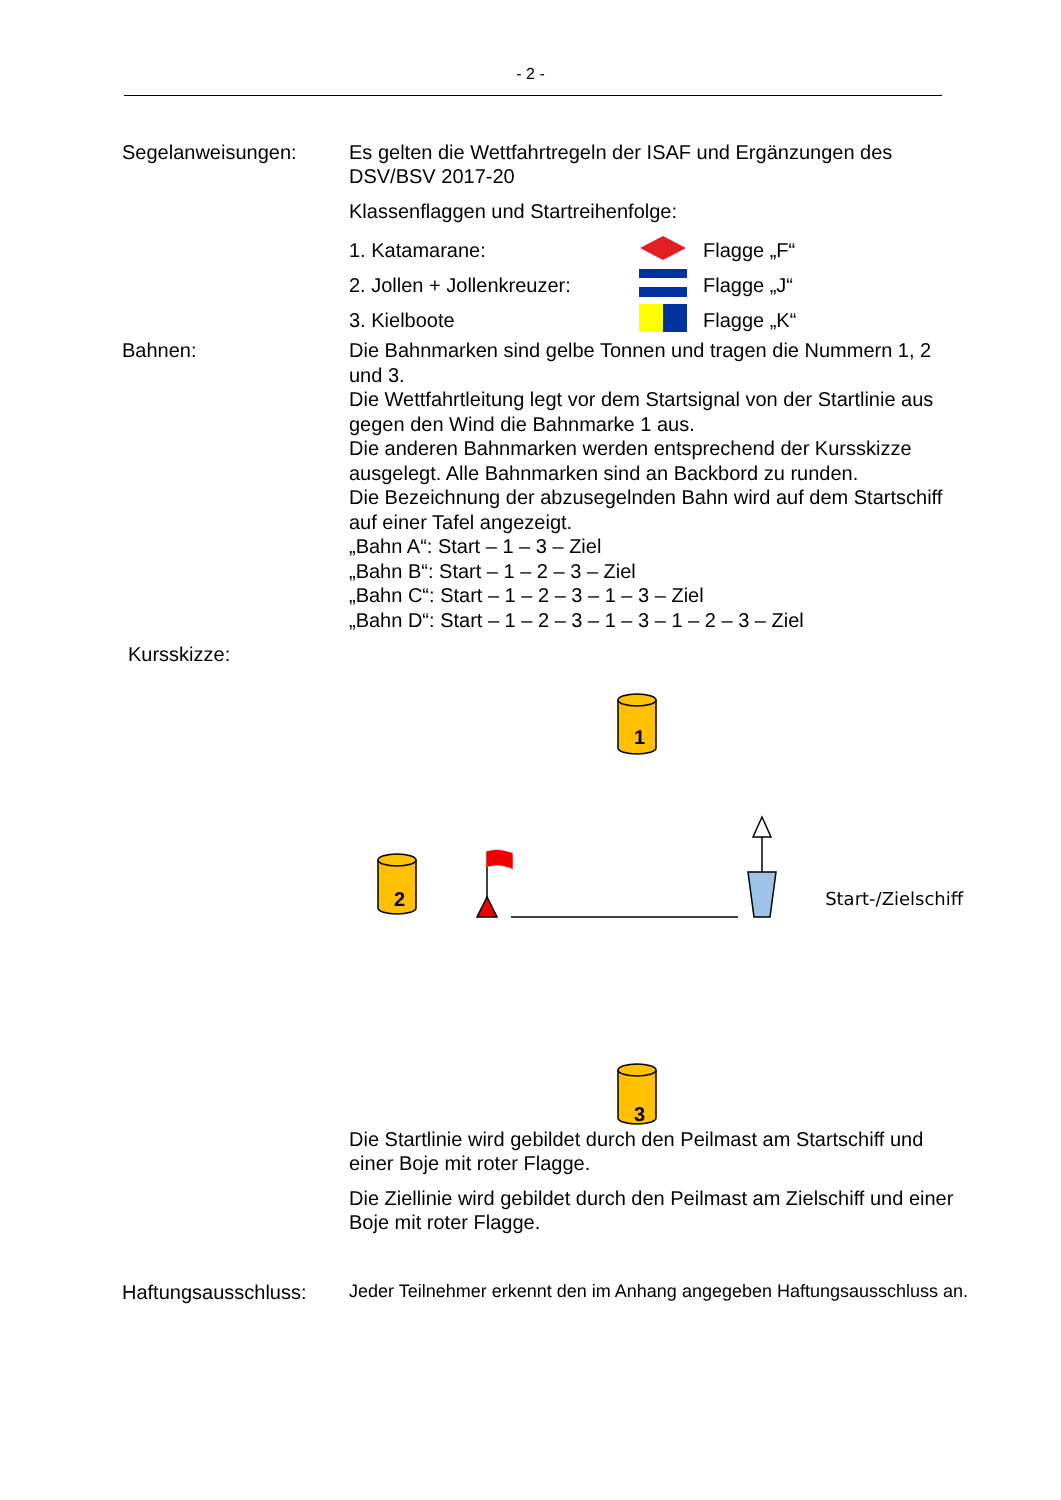- 2 -
Segelanweisungen: Es gelten die Wettfahrtregeln der ISAF und Ergänzungen des DSV/BSV 2017-20
Klassenflaggen und Startreihenfolge:
1. Katamarane: Flagge „F“
2. Jollen + Jollenkreuzer: Flagge „J“
3. Kielboote Flagge „K“
Bahnen: Die Bahnmarken sind gelbe Tonnen und tragen die Nummern 1, 2 und 3.
Die Wettfahrtleitung legt vor dem Startsignal von der Startlinie aus gegen den Wind die Bahnmarke 1 aus.
Die anderen Bahnmarken werden entsprechend der Kursskizze ausgelegt. Alle Bahnmarken sind an Backbord zu runden.
Die Bezeichnung der abzusegelnden Bahn wird auf dem Startschiff auf einer Tafel angezeigt.
„Bahn A“: Start – 1 – 3 – Ziel
„Bahn B“: Start – 1 – 2 – 3 – Ziel
„Bahn C“: Start – 1 – 2 – 3 – 1 – 3 – Ziel
„Bahn D“: Start – 1 – 2 – 3 – 1 – 3 – 1 – 2 – 3 – Ziel
Kursskizze:
1
2 Start-/Zielschiff
3
Die Startlinie wird gebildet durch den Peilmast am Startschiff und einer Boje mit roter Flagge.
Die Ziellinie wird gebildet durch den Peilmast am Zielschiff und einer Boje mit roter Flagge.
Haftungsausschluss:
Jeder Teilnehmer erkennt den im Anhang angegeben Haftungsausschluss an.